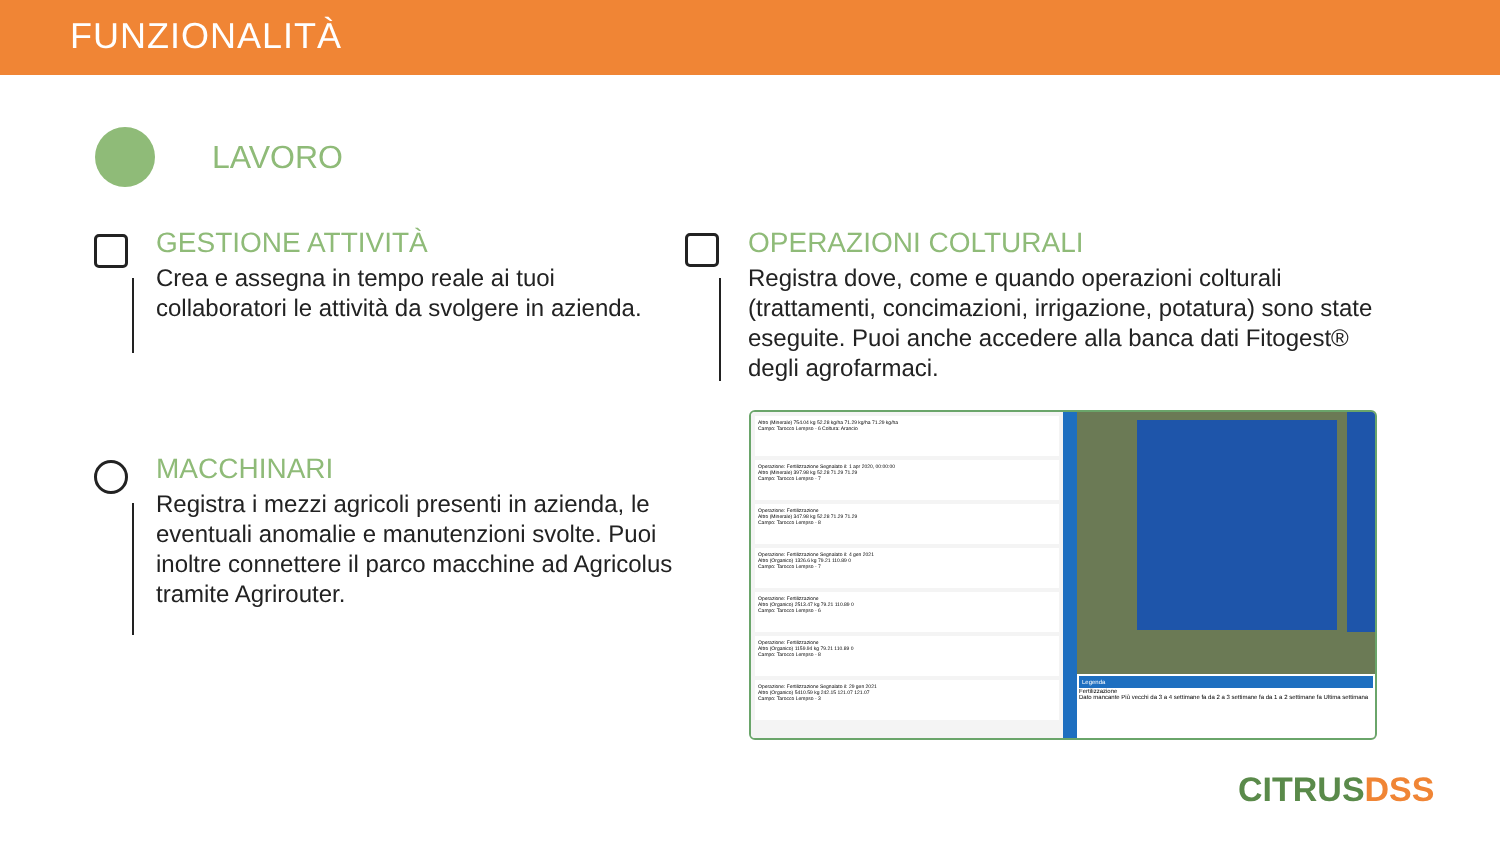FUNZIONALITÀ
LAVORO
GESTIONE ATTIVITÀ
Crea e assegna in tempo reale ai tuoi collaboratori le attività da svolgere in azienda.
MACCHINARI
Registra i mezzi agricoli presenti in azienda, le eventuali anomalie e manutenzioni svolte. Puoi inoltre connettere il parco macchine ad Agricolus tramite Agrirouter.
OPERAZIONI COLTURALI
Registra dove, come e quando operazioni colturali (trattamenti, concimazioni, irrigazione, potatura) sono state eseguite. Puoi anche accedere alla banca dati Fitogest® degli agrofarmaci.
Altro (Minerale) 754.04 kg 52.28 kg/ha 71.29 kg/ha 71.29 kg/ha
Campo: Tarocco Lempso - 6 Coltura: Arancio
Operazione: Fertilizzazione Segnalato il: 1 apr 2020, 00:00:00
Altro (Minerale) 397.98 kg 52.28 71.29 71.29
Campo: Tarocco Lempso - 7
Operazione: Fertilizzazione
Altro (Minerale) 347.98 kg 52.28 71.29 71.29
Campo: Tarocco Lempso - 8
Operazione: Fertilizzazione Segnalato il: 4 gen 2021
Altro (Organico) 1326.6 kg 79.21 110.89 0
Campo: Tarocco Lempso - 7
Operazione: Fertilizzazione
Altro (Organico) 2513.47 kg 79.21 110.89 0
Campo: Tarocco Lempso - 6
Operazione: Fertilizzazione
Altro (Organico) 1159.94 kg 79.21 110.89 0
Campo: Tarocco Lempso - 8
Operazione: Fertilizzazione Segnalato il: 29 gen 2021
Altro (Organico) 5410.59 kg 242.15 121.07 121.07
Campo: Tarocco Lempso - 3
Legenda
Fertilizzazione
Dato mancante Più vecchi da 3 a 4 settimane fa da 2 a 3 settimane fa da 1 a 2 settimane fa Ultima settimana
CITRUSDSS